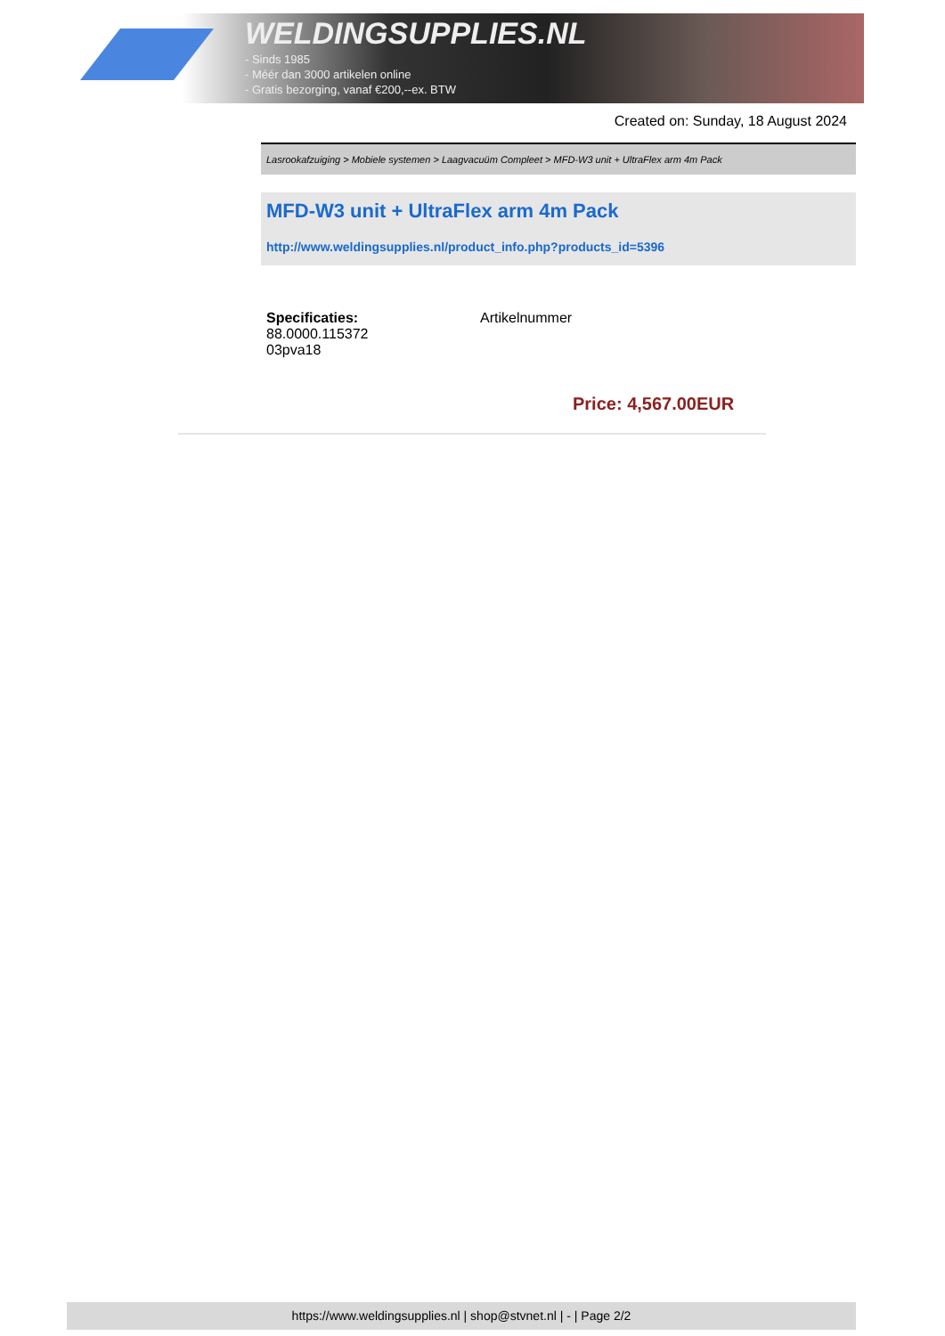WELDINGSUPPLIES.NL
- Sinds 1985
- Méér dan 3000 artikelen online
- Gratis bezorging, vanaf €200,--ex. BTW
Created on: Sunday, 18 August 2024
Lasrookafzuiging > Mobiele systemen > Laagvacuüm Compleet > MFD-W3 unit + UltraFlex arm 4m Pack
MFD-W3 unit + UltraFlex arm 4m Pack
http://www.weldingsupplies.nl/product_info.php?products_id=5396
Specificaties:
88.0000.115372
03pva18
Artikelnummer
Price: 4,567.00EUR
https://www.weldingsupplies.nl | shop@stvnet.nl | - | Page 2/2